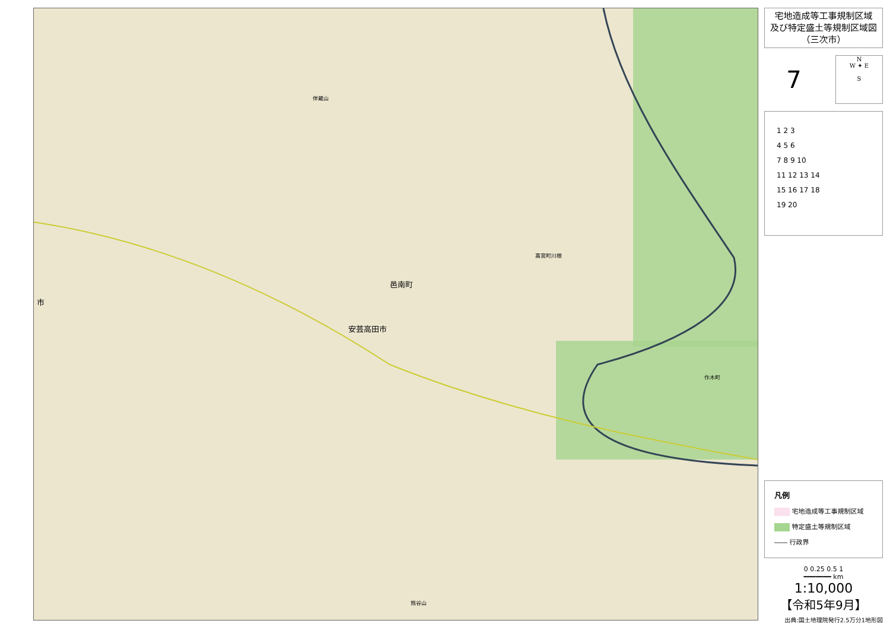邑南町
安芸高田市
市
伴蔵山
高宮町川根
作木町
熊谷山
宅地造成等工事規制区域
及び特定盛土等規制区域図
（三次市）
7
N
W ✦ E
S
1 2 3
4 5 6
7 8 9 10
11 12 13 14
15 16 17 18
19 20
凡例
宅地造成等工事規制区域
特定盛土等規制区域
―― 行政界
0 0.25 0.5 1
━━━━━━━ km
1:10,000
【令和5年9月】
出典:国土地理院発行2.5万分1地形図